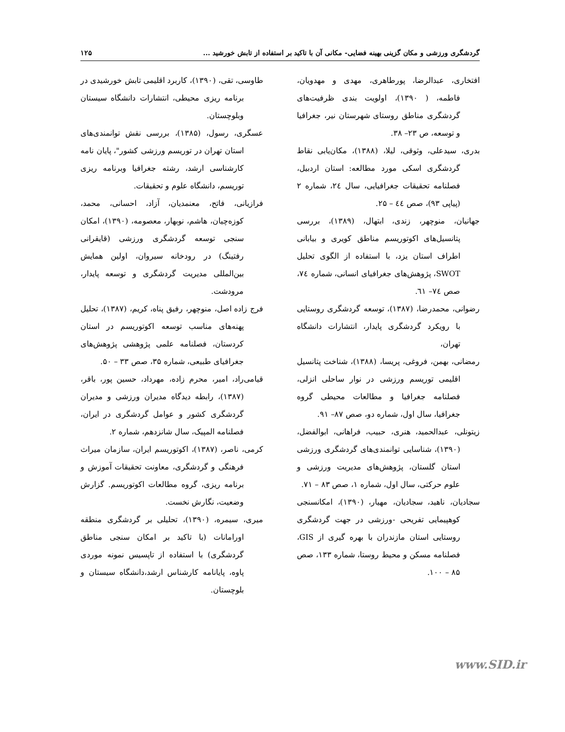گردشگری ورزشی و مکان گزینی بهینه فضایی- مکانی آن با تاکید بر استفاده از تابش خورشید ... ۱۲۵
افتخاری، عبدالرضا، پورطاهری، مهدی و مهدویان، فاطمه، ( ۱۳۹۰)، اولویت بندی ظرفیت‌های گردشگری مناطق روستای شهرستان نیر، جغرافیا و توسعه، ص ۲۳– ۳۸.
بدری، سیدعلی، وثوقی، لیلا، (۱۳۸۸)، مکان‌یابی نقاط گردشگری اسکی مورد مطالعه: استان اردبیل، فصلنامه تحقیقات جغرافیایی، سال ٢٤، شماره ۲ (پیاپی ۹۳)، صص ٤٤ – ۲۵.
جهانیان، منوچهر، زندی، ابتهال، (۱۳۸۹)، بررسی پتانسیل‌های اکوتوریسم مناطق کویری و بیابانی اطراف استان یزد، با استفاده از الگوی تحلیل SWOT، پژوهش‌های جغرافیای انسانی، شماره ٧٤، صص ٧٤– ٦١.
رضوانی، محمدرضا، (۱۳۸۷)، توسعه گردشگری روستایی با رویکرد گردشگری پایدار، انتشارات دانشگاه تهران،
رمضانی، بهمن، فروغی، پریسا، (۱۳۸۸)، شناخت پتانسیل اقلیمی توریسم ورزشی در نوار ساحلی انزلی، فصلنامه جغرافیا و مطالعات محیطی گروه جغرافیا، سال اول، شماره دو، صص ۸۷– ۹۱.
زیتونلی، عبدالحمید، هنری، حبیب، فراهانی، ابوالفضل، (۱۳۹۰)، شناسایی توانمندی‌های گردشگری ورزشی استان گلستان، پژوهش‌های مدیریت ورزشی و علوم حرکتی، سال اول، شماره ۱، صص ۸۳ – ۷۱.
سجادیان، ناهید، سجادیان، مهیار، (۱۳۹۰)، امکانسنجی کوهپیمایی تفریحی -ورزشی در جهت گردشگری روستایی استان مازندران با بهره گیری از GIS، فصلنامه مسکن و محیط روستا، شماره ۱۳۳، صص ۸۵ – ۱۰۰.
طاوسی، تقی، (۱۳۹۰)، کاربرد اقلیمی تابش خورشیدی در برنامه ریزی محیطی، انتشارات دانشگاه سیستان وبلوچستان.
عسگری، رسول، (۱۳۸۵)، بررسی نقش توانمندی‌های استان تهران در توریسم ورزشی کشور"، پایان نامه کارشناسی ارشد، رشته جغرافیا وبرنامه ریزی توریسم، دانشگاه علوم و تحقیقات.
فرازیانی، فاتح، معنمدیان، آزاد، احسانی، محمد، کوزه‌چیان، هاشم، نوبهار، معصومه، (۱۳۹۰)، امکان سنجی توسعه گردشگری ورزشی (قایقرانی رفتینگ) در رودخانه سیروان، اولین همایش بین‌المللی مدیریت گردشگری و توسعه پایدار، مرودشت.
فرج زاده اصل، منوچهر، رفیق پناه، کریم، (۱۳۸۷)، تحلیل پهنه‌های مناسب توسعه اکوتوریسم در استان کردستان، فصلنامه علمی پژوهشی پژوهش‌های جغرافیای طبیعی، شماره ۳۵، صص ۳۳ – ۵۰.
قیامی‌راد، امیر، محرم زاده، مهرداد، حسین پور، باقر، (۱۳۸۷)، رابطه دیدگاه مدیران ورزشی و مدیران گردشگری کشور و عوامل گردشگری در ایران، فصلنامه المپیک، سال شانزدهم، شماره ۲.
کرمی، ناصر، (۱۳۸۷)، اکوتوریسم ایران، سازمان میراث فرهنگی و گردشگری، معاونت تحقیقات آموزش و برنامه ریزی، گروه مطالعات اکوتوریسم. گزارش وضعیت، نگارش نخست.
میری، سیمره، (۱۳۹۰)، تحلیلی بر گردشگری منطقه اورامانات (با تاکید بر امکان سنجی مناطق گردشگری) با استفاده از تاپسیس نمونه موردی پاوه، پایانامه کارشناس ارشد،دانشگاه سیستان و بلوچستان.
www.SID.ir